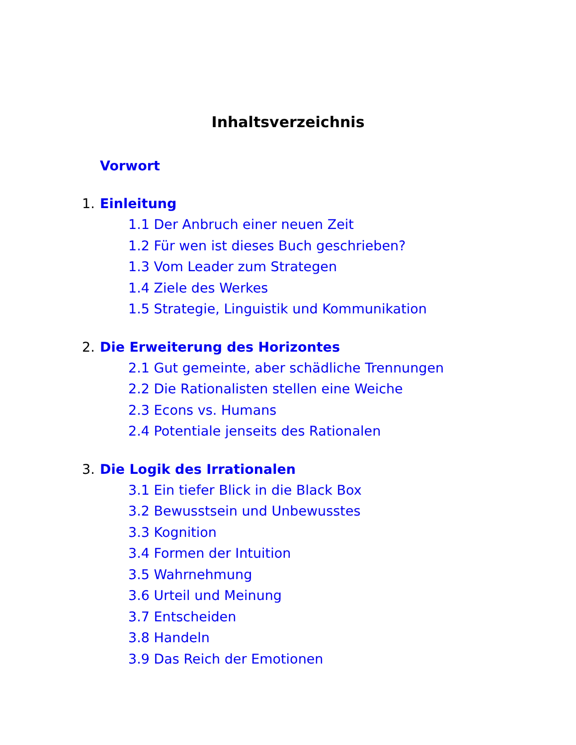Inhaltsverzeichnis
Vorwort
1. Einleitung
1.1 Der Anbruch einer neuen Zeit
1.2 Für wen ist dieses Buch geschrieben?
1.3 Vom Leader zum Strategen
1.4 Ziele des Werkes
1.5 Strategie, Linguistik und Kommunikation
2. Die Erweiterung des Horizontes
2.1 Gut gemeinte, aber schädliche Trennungen
2.2 Die Rationalisten stellen eine Weiche
2.3 Econs vs. Humans
2.4 Potentiale jenseits des Rationalen
3. Die Logik des Irrationalen
3.1 Ein tiefer Blick in die Black Box
3.2 Bewusstsein und Unbewusstes
3.3 Kognition
3.4 Formen der Intuition
3.5 Wahrnehmung
3.6 Urteil und Meinung
3.7 Entscheiden
3.8 Handeln
3.9 Das Reich der Emotionen